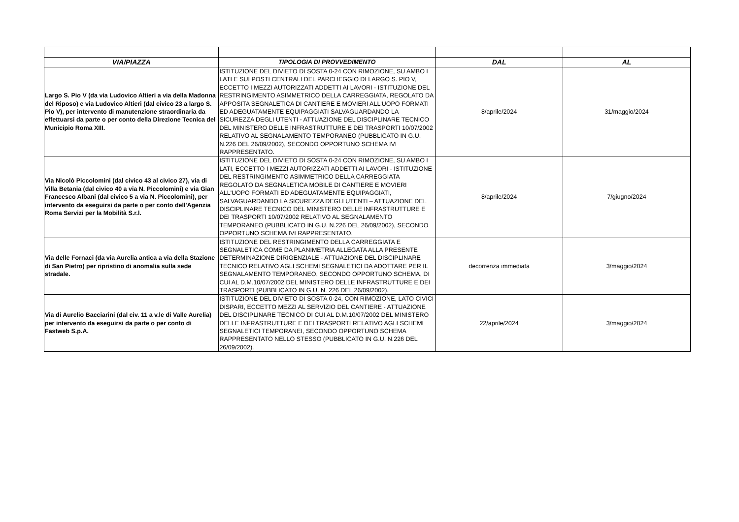| VIA/PIAZZA | TIPOLOGIA DI PROVVEDIMENTO | DAL | AL |
| --- | --- | --- | --- |
| Largo S. Pio V (da via Ludovico Altieri a via della Madonna del Riposo) e via Ludovico Altieri (dal civico 23 a largo S. Pio V), per intervento di manutenzione straordinaria da effettuarsi da parte o per conto della Direzione Tecnica del Municipio Roma XIII. | ISTITUZIONE DEL DIVIETO DI SOSTA 0-24 CON RIMOZIONE, SU AMBO I LATI E SUI POSTI CENTRALI DEL PARCHEGGIO DI LARGO S. PIO V, ECCETTO I MEZZI AUTORIZZATI ADDETTI AI LAVORI - ISTITUZIONE DEL RESTRINGIMENTO ASIMMETRICO DELLA CARREGGIATA, REGOLATO DA APPOSITA SEGNALETICA DI CANTIERE E MOVIERI ALL'UOPO FORMATI ED ADEGUATAMENTE EQUIPAGGIATI SALVAGUARDANDO LA SICUREZZA DEGLI UTENTI - ATTUAZIONE DEL DISCIPLINARE TECNICO DEL MINISTERO DELLE INFRASTRUTTURE E DEI TRASPORTI 10/07/2002 RELATIVO AL SEGNALAMENTO TEMPORANEO (PUBBLICATO IN G.U. N.226 DEL 26/09/2002), SECONDO OPPORTUNO SCHEMA IVI RAPPRESENTATO. | 8/aprile/2024 | 31/maggio/2024 |
| Via Nicolò Piccolomini (dal civico 43 al civico 27), via di Villa Betania (dal civico 40 a via N. Piccolomini) e via Gian Francesco Albani (dal civico 5 a via N. Piccolomini), per intervento da eseguirsi da parte o per conto dell'Agenzia Roma Servizi per la Mobilità S.r.l. | ISTITUZIONE DEL DIVIETO DI SOSTA 0-24 CON RIMOZIONE, SU AMBO I LATI, ECCETTO I MEZZI AUTORIZZATI ADDETTI AI LAVORI - ISTITUZIONE DEL RESTRINGIMENTO ASIMMETRICO DELLA CARREGGIATA REGOLATO DA SEGNALETICA MOBILE DI CANTIERE E MOVIERI ALL'UOPO FORMATI ED ADEGUATAMENTE EQUIPAGGIATI, SALVAGUARDANDO LA SICUREZZA DEGLI UTENTI – ATTUAZIONE DEL DISCIPLINARE TECNICO DEL MINISTERO DELLE INFRASTRUTTURE E DEI TRASPORTI 10/07/2002 RELATIVO AL SEGNALAMENTO TEMPORANEO (PUBBLICATO IN G.U. N.226 DEL 26/09/2002), SECONDO OPPORTUNO SCHEMA IVI RAPPRESENTATO. | 8/aprile/2024 | 7/giugno/2024 |
| Via delle Fornaci (da via Aurelia antica a via della Stazione di San Pietro) per ripristino di anomalia sulla sede stradale. | ISTITUZIONE DEL RESTRINGIMENTO DELLA CARREGGIATA E SEGNALETICA COME DA PLANIMETRIA ALLEGATA ALLA PRESENTE DETERMINAZIONE DIRIGENZIALE - ATTUAZIONE DEL DISCIPLINARE TECNICO RELATIVO AGLI SCHEMI SEGNALETICI DA ADOTTARE PER IL SEGNALAMENTO TEMPORANEO, SECONDO OPPORTUNO SCHEMA, DI CUI AL D.M.10/07/2002 DEL MINISTERO DELLE INFRASTRUTTURE E DEI TRASPORTI (PUBBLICATO IN G.U. N. 226 DEL 26/09/2002). | decorrenza immediata | 3/maggio/2024 |
| Via di Aurelio Bacciarini (dal civ. 11 a v.le di Valle Aurelia) per intervento da eseguirsi da parte o per conto di Fastweb S.p.A. | ISTITUZIONE DEL DIVIETO DI SOSTA 0-24, CON RIMOZIONE, LATO CIVICI DISPARI, ECCETTO MEZZI AL SERVIZIO DEL CANTIERE - ATTUAZIONE DEL DISCIPLINARE TECNICO DI CUI AL D.M.10/07/2002 DEL MINISTERO DELLE INFRASTRUTTURE E DEI TRASPORTI RELATIVO AGLI SCHEMI SEGNALETICI TEMPORANEI, SECONDO OPPORTUNO SCHEMA RAPPRESENTATO NELLO STESSO (PUBBLICATO IN G.U. N.226 DEL 26/09/2002). | 22/aprile/2024 | 3/maggio/2024 |